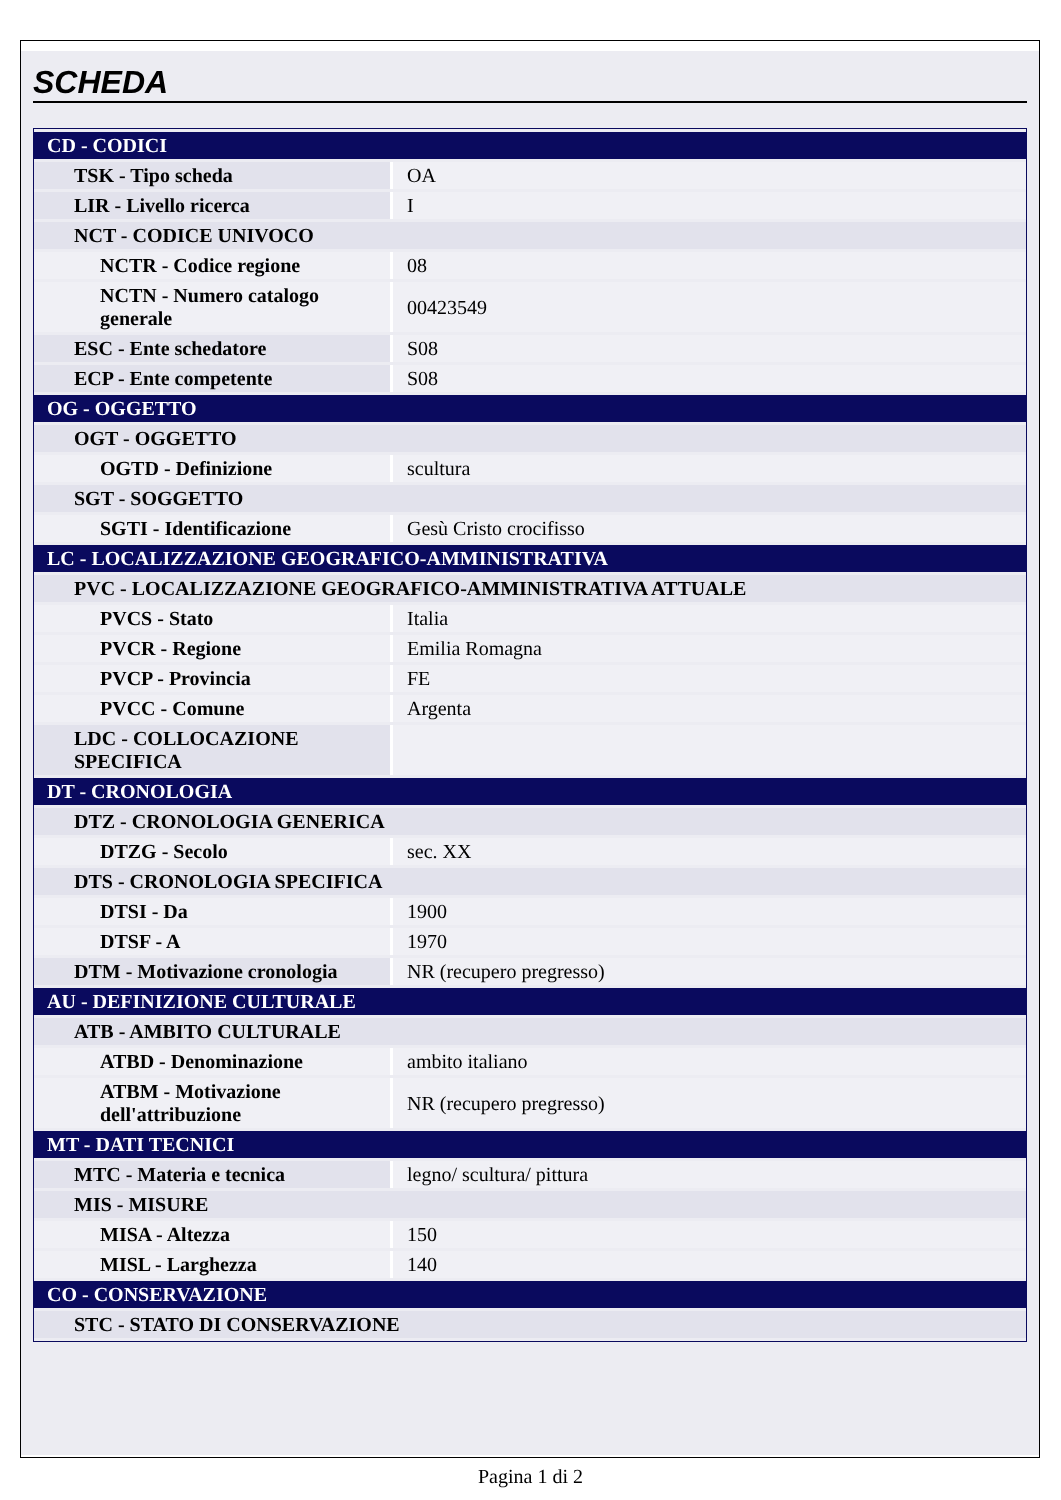SCHEDA
| CD - CODICI | |
| TSK - Tipo scheda | OA |
| LIR - Livello ricerca | I |
| NCT - CODICE UNIVOCO | |
| NCTR - Codice regione | 08 |
| NCTN - Numero catalogo generale | 00423549 |
| ESC - Ente schedatore | S08 |
| ECP - Ente competente | S08 |
| OG - OGGETTO | |
| OGT - OGGETTO | |
| OGTD - Definizione | scultura |
| SGT - SOGGETTO | |
| SGTI - Identificazione | Gesù Cristo crocifisso |
| LC - LOCALIZZAZIONE GEOGRAFICO-AMMINISTRATIVA | |
| PVC - LOCALIZZAZIONE GEOGRAFICO-AMMINISTRATIVA ATTUALE | |
| PVCS - Stato | Italia |
| PVCR - Regione | Emilia Romagna |
| PVCP - Provincia | FE |
| PVCC - Comune | Argenta |
| LDC - COLLOCAZIONE SPECIFICA | |
| DT - CRONOLOGIA | |
| DTZ - CRONOLOGIA GENERICA | |
| DTZG - Secolo | sec. XX |
| DTS - CRONOLOGIA SPECIFICA | |
| DTSI - Da | 1900 |
| DTSF - A | 1970 |
| DTM - Motivazione cronologia | NR (recupero pregresso) |
| AU - DEFINIZIONE CULTURALE | |
| ATB - AMBITO CULTURALE | |
| ATBD - Denominazione | ambito italiano |
| ATBM - Motivazione dell'attribuzione | NR (recupero pregresso) |
| MT - DATI TECNICI | |
| MTC - Materia e tecnica | legno/ scultura/ pittura |
| MIS - MISURE | |
| MISA - Altezza | 150 |
| MISL - Larghezza | 140 |
| CO - CONSERVAZIONE | |
| STC - STATO DI CONSERVAZIONE | |
Pagina 1 di 2